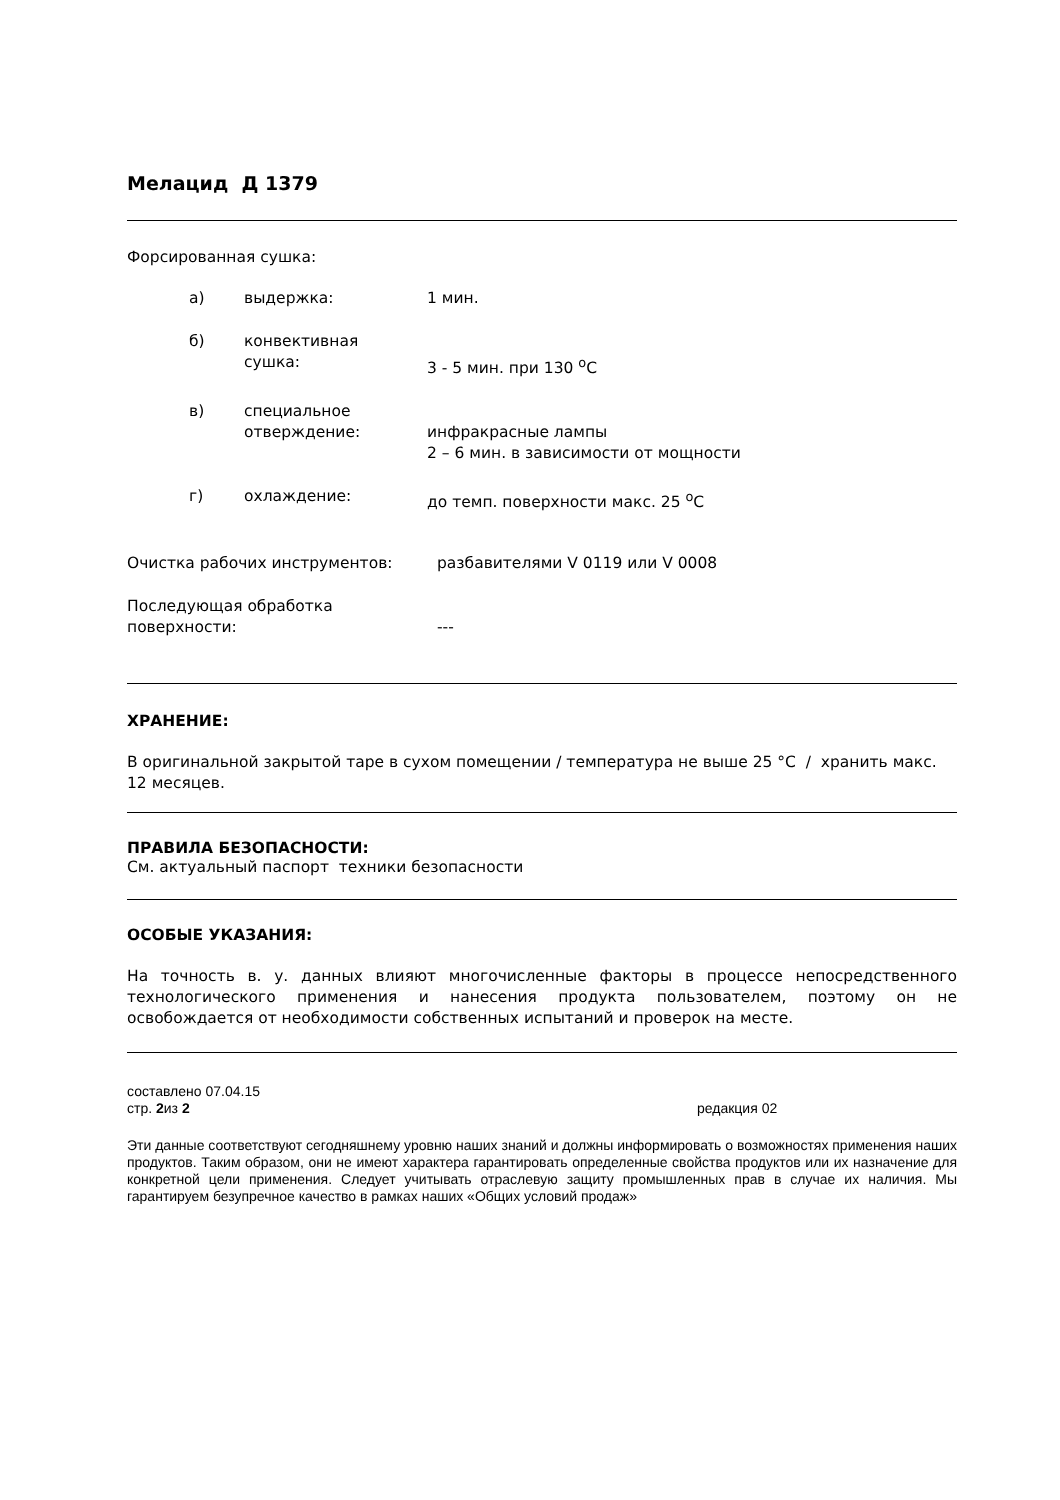Мелацид Д 1379
Форсированная сушка:
а) выдержка: 1 мин.
б) конвективная
сушка:
3 - 5 мин. при 130 <sup>о</sup>С
в) специальное
отверждение:
инфракрасные лампы
2 – 6 мин. в зависимости от мощности
г) охлаждение: до темп. поверхности макс. 25 <sup>о</sup>С
Очистка рабочих инструментов: разбавителями V 0119 или V 0008
Последующая обработка
поверхности:
---
ХРАНЕНИЕ:
В оригинальной закрытой таре в сухом помещении / температура не выше 25 °С / хранить макс. 12 месяцев.
ПРАВИЛА БЕЗОПАСНОСТИ:
См. актуальный паспорт техники безопасности
ОСОБЫЕ УКАЗАНИЯ:
На точность в. у. данных влияют многочисленные факторы в процессе непосредственного технологического применения и нанесения продукта пользователем, поэтому он не освобождается от необходимости собственных испытаний и проверок на месте.
составлено 07.04.15
стр. 2из 2 редакция 02
Эти данные соответствуют сегодняшнему уровню наших знаний и должны информировать о возможностях применения наших продуктов. Таким образом, они не имеют характера гарантировать определенные свойства продуктов или их назначение для конкретной цели применения. Следует учитывать отраслевую защиту промышленных прав в случае их наличия. Мы гарантируем безупречное качество в рамках наших «Общих условий продаж»